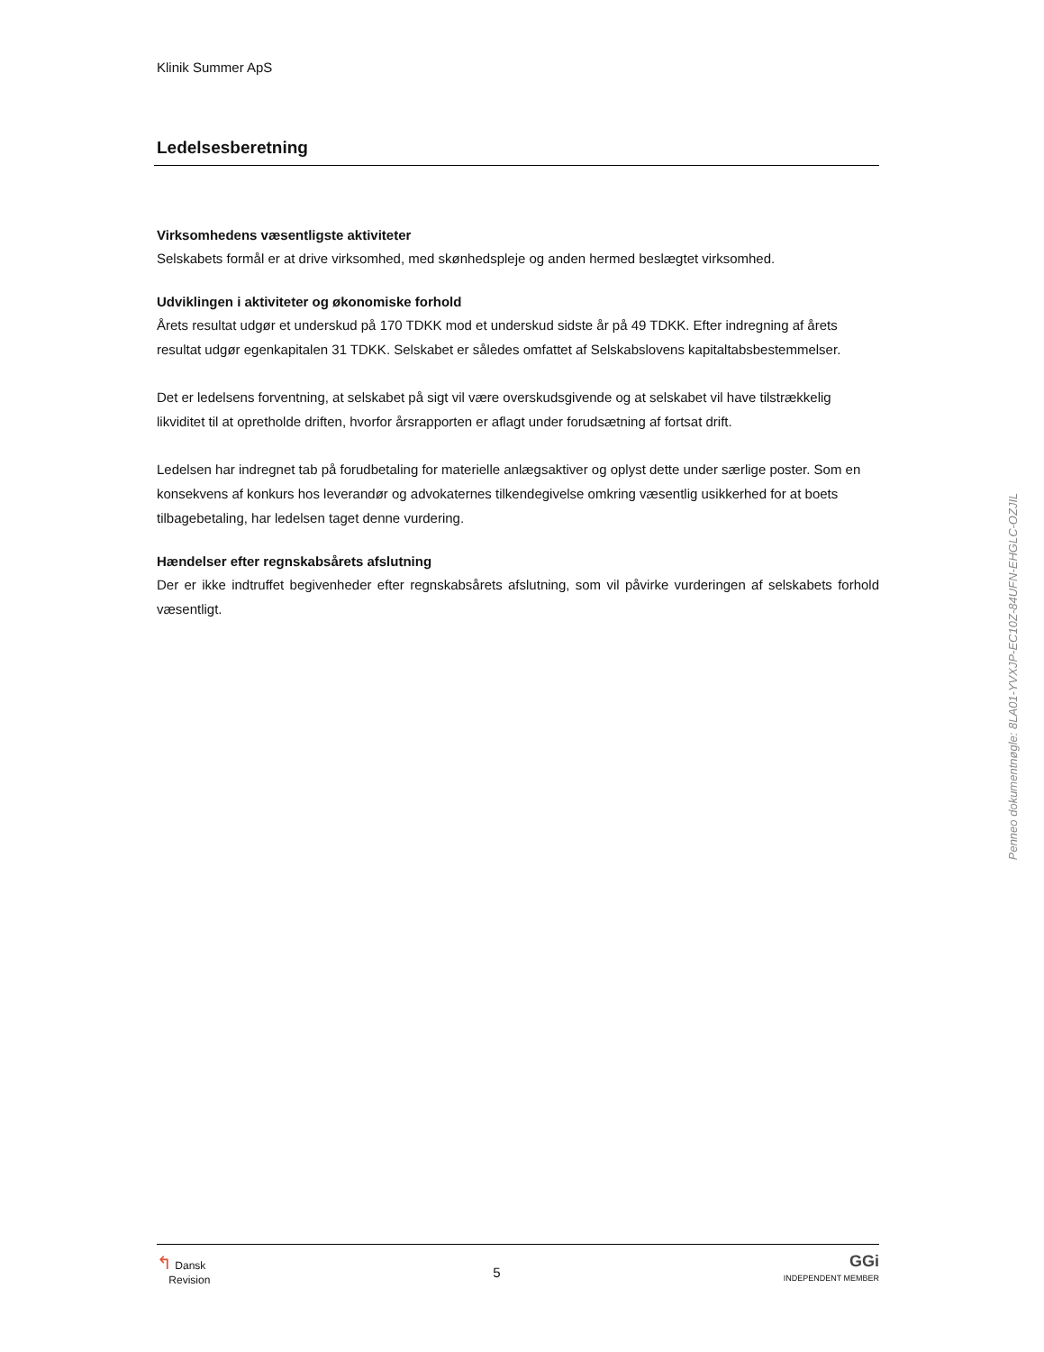Klinik Summer ApS
Ledelsesberetning
Virksomhedens væsentligste aktiviteter
Selskabets formål er at drive virksomhed, med skønhedspleje og anden hermed beslægtet virksomhed.
Udviklingen i aktiviteter og økonomiske forhold
Årets resultat udgør et underskud på 170 TDKK mod et underskud sidste år på 49 TDKK. Efter indregning af årets resultat udgør egenkapitalen 31 TDKK. Selskabet er således omfattet af Selskabslovens kapitaltabsbestemmelser.
Det er ledelsens forventning, at selskabet på sigt vil være overskudsgivende og at selskabet vil have tilstrækkelig likviditet til at opretholde driften, hvorfor årsrapporten er aflagt under forudsætning af fortsat drift.
Ledelsen har indregnet tab på forudbetaling for materielle anlægsaktiver og oplyst dette under særlige poster. Som en konsekvens af konkurs hos leverandør og advokaternes tilkendegivelse omkring væsentlig usikkerhed for at boets tilbagebetaling, har ledelsen taget denne vurdering.
Hændelser efter regnskabsårets afslutning
Der er ikke indtruffet begivenheder efter regnskabsårets afslutning, som vil påvirke vurderingen af selskabets forhold væsentligt.
↰ Dansk
Revision
5
GGi
INDEPENDENT MEMBER
Penneo dokumentnøgle: 8LA01-YVXJP-EC10Z-84UFN-EHGLC-OZJIL